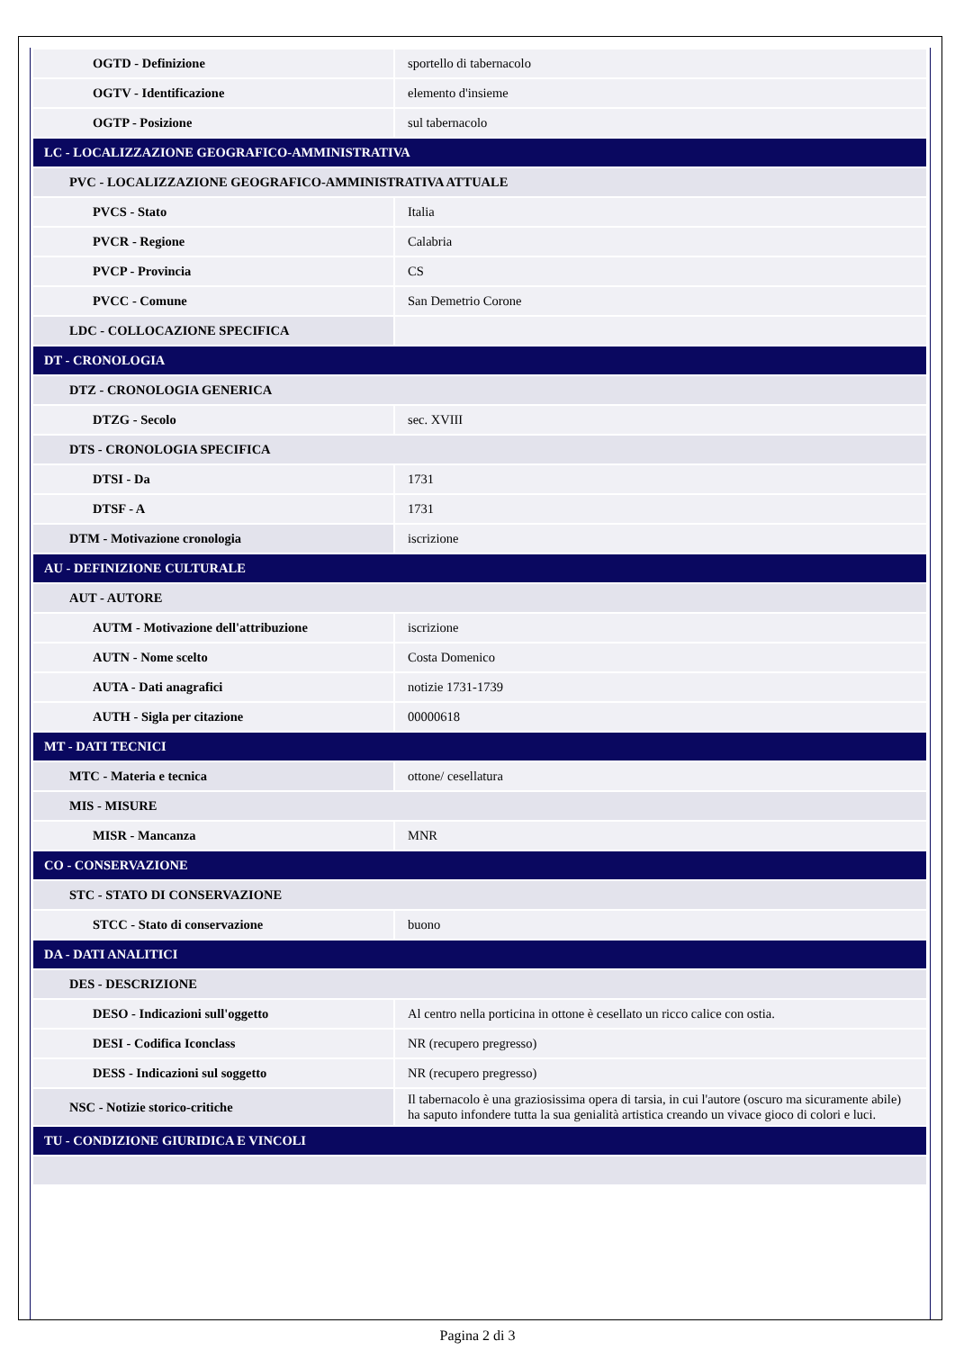| OGTD - Definizione | sportello di tabernacolo |
| OGTV - Identificazione | elemento d'insieme |
| OGTP - Posizione | sul tabernacolo |
| LC - LOCALIZZAZIONE GEOGRAFICO-AMMINISTRATIVA | |
| PVC - LOCALIZZAZIONE GEOGRAFICO-AMMINISTRATIVA ATTUALE | |
| PVCS - Stato | Italia |
| PVCR - Regione | Calabria |
| PVCP - Provincia | CS |
| PVCC - Comune | San Demetrio Corone |
| LDC - COLLOCAZIONE SPECIFICA | |
| DT - CRONOLOGIA | |
| DTZ - CRONOLOGIA GENERICA | |
| DTZG - Secolo | sec. XVIII |
| DTS - CRONOLOGIA SPECIFICA | |
| DTSI - Da | 1731 |
| DTSF - A | 1731 |
| DTM - Motivazione cronologia | iscrizione |
| AU - DEFINIZIONE CULTURALE | |
| AUT - AUTORE | |
| AUTM - Motivazione dell'attribuzione | iscrizione |
| AUTN - Nome scelto | Costa Domenico |
| AUTA - Dati anagrafici | notizie 1731-1739 |
| AUTH - Sigla per citazione | 00000618 |
| MT - DATI TECNICI | |
| MTC - Materia e tecnica | ottone/ cesellatura |
| MIS - MISURE | |
| MISR - Mancanza | MNR |
| CO - CONSERVAZIONE | |
| STC - STATO DI CONSERVAZIONE | |
| STCC - Stato di conservazione | buono |
| DA - DATI ANALITICI | |
| DES - DESCRIZIONE | |
| DESO - Indicazioni sull'oggetto | Al centro nella porticina in ottone è cesellato un ricco calice con ostia. |
| DESI - Codifica Iconclass | NR (recupero pregresso) |
| DESS - Indicazioni sul soggetto | NR (recupero pregresso) |
| NSC - Notizie storico-critiche | Il tabernacolo è una graziosissima opera di tarsia, in cui l'autore (oscuro ma sicuramente abile) ha saputo infondere tutta la sua genialità artistica creando un vivace gioco di colori e luci. |
| TU - CONDIZIONE GIURIDICA E VINCOLI | |
Pagina 2 di 3